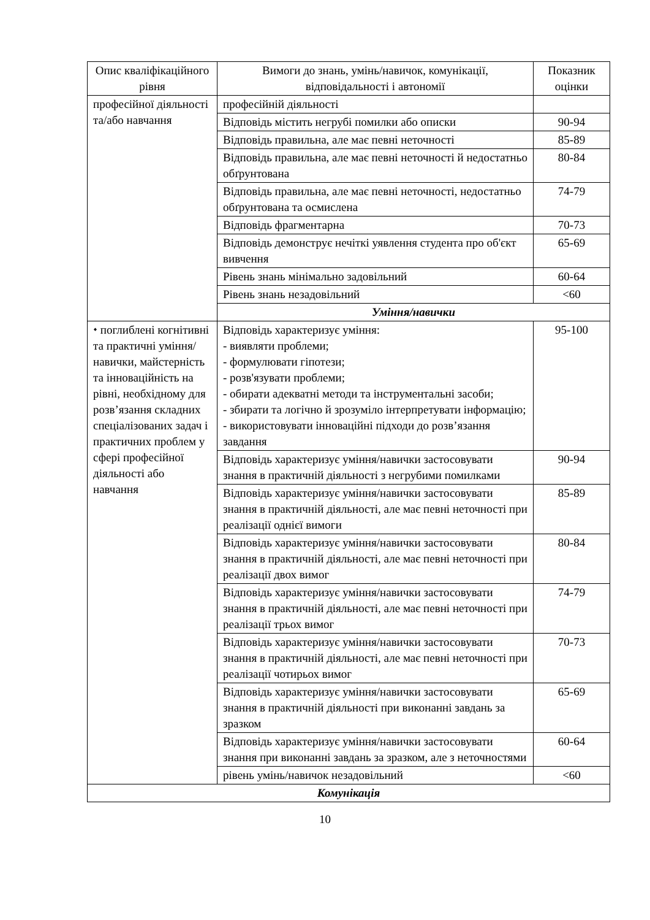| Опис кваліфікаційного рівня | Вимоги до знань, умінь/навичок, комунікації, відповідальності і автономії | Показник оцінки |
| --- | --- | --- |
| професійної діяльності та/або навчання | професійній діяльності | |
| | Відповідь містить негрубі помилки або описки | 90-94 |
| | Відповідь правильна, але має певні неточності | 85-89 |
| | Відповідь правильна, але має певні неточності й недостатньо обґрунтована | 80-84 |
| | Відповідь правильна, але має певні неточності, недостатньо обґрунтована та осмислена | 74-79 |
| | Відповідь фрагментарна | 70-73 |
| | Відповідь демонструє нечіткі уявлення студента про об'єкт вивчення | 65-69 |
| | Рівень знань мінімально задовільний | 60-64 |
| | Рівень знань незадовільний | <60 |
| | Уміння/навички | |
| ⬩ поглиблені когнітивні та практичні уміння/навички, майстерність та інноваційність на рівні, необхідному для розв’язання складних спеціалізованих задач і практичних проблем у сфері професійної діяльності або навчання | Відповідь характеризує уміння: - виявляти проблеми; - формулювати гіпотези; - розв'язувати проблеми; - обирати адекватні методи та інструментальні засоби; - збирати та логічно й зрозуміло інтерпретувати інформацію; - використовувати інноваційні підходи до розв’язання завдання | 95-100 |
| | Відповідь характеризує уміння/навички застосовувати знання в практичній діяльності з негрубими помилками | 90-94 |
| | Відповідь характеризує уміння/навички застосовувати знання в практичній діяльності, але має певні неточності при реалізації однієї вимоги | 85-89 |
| | Відповідь характеризує уміння/навички застосовувати знання в практичній діяльності, але має певні неточності при реалізації двох вимог | 80-84 |
| | Відповідь характеризує уміння/навички застосовувати знання в практичній діяльності, але має певні неточності при реалізації трьох вимог | 74-79 |
| | Відповідь характеризує уміння/навички застосовувати знання в практичній діяльності, але має певні неточності при реалізації чотирьох вимог | 70-73 |
| | Відповідь характеризує уміння/навички застосовувати знання в практичній діяльності при виконанні завдань за зразком | 65-69 |
| | Відповідь характеризує уміння/навички застосовувати знання при виконанні завдань за зразком, але з неточностями | 60-64 |
| | рівень умінь/навичок незадовільний | <60 |
| Комунікація | | |
10